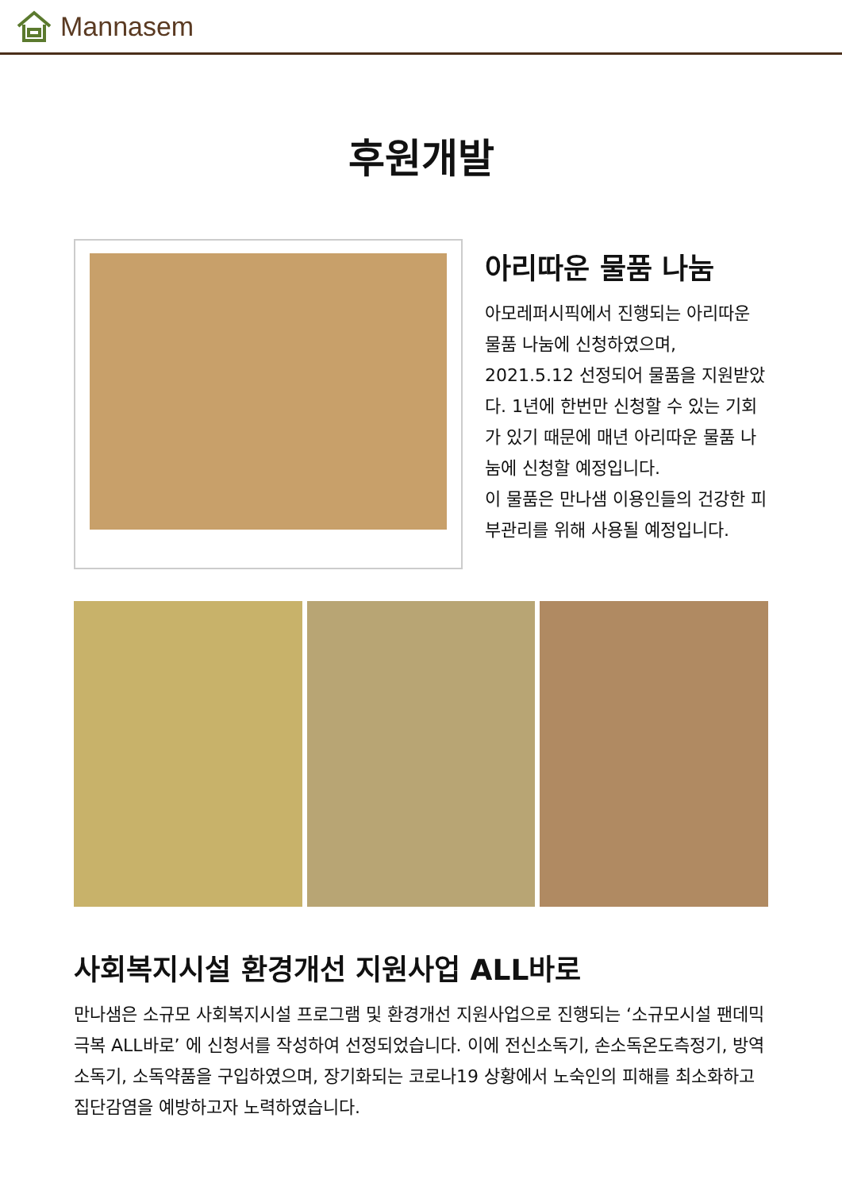Mannasem
후원개발
아리따운 물품 나눔
아모레퍼시픽에서 진행되는 아리따운 물품 나눔에 신청하였으며, 2021.5.12 선정되어 물품을 지원받았다. 1년에 한번만 신청할 수 있는 기회가 있기 때문에 매년 아리따운 물품 나눔에 신청할 예정입니다.
이 물품은 만나샘 이용인들의 건강한 피부관리를 위해 사용될 예정입니다.
사회복지시설 환경개선 지원사업 ALL바로
만나샘은 소규모 사회복지시설 프로그램 및 환경개선 지원사업으로 진행되는 ‘소규모시설 팬데믹 극복 ALL바로’ 에 신청서를 작성하여 선정되었습니다. 이에 전신소독기, 손소독온도측정기, 방역소독기, 소독약품을 구입하였으며, 장기화되는 코로나19 상황에서 노숙인의 피해를 최소화하고 집단감염을 예방하고자 노력하였습니다.